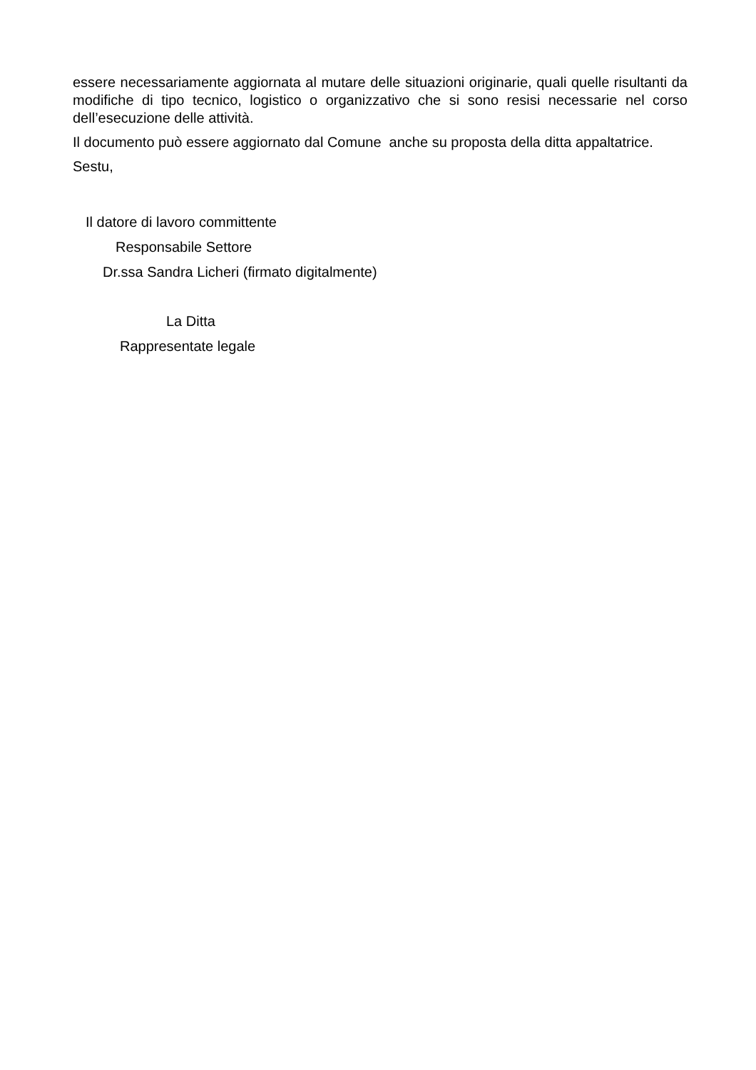essere necessariamente aggiornata al mutare delle situazioni originarie, quali quelle risultanti da modifiche di tipo tecnico, logistico o organizzativo che si sono resisi necessarie nel corso dell’esecuzione delle attività.
Il documento può essere aggiornato dal Comune anche su proposta della ditta appaltatrice.
Sestu,
Il datore di lavoro committente
Responsabile Settore
Dr.ssa Sandra Licheri (firmato digitalmente)
La Ditta
Rappresentate legale